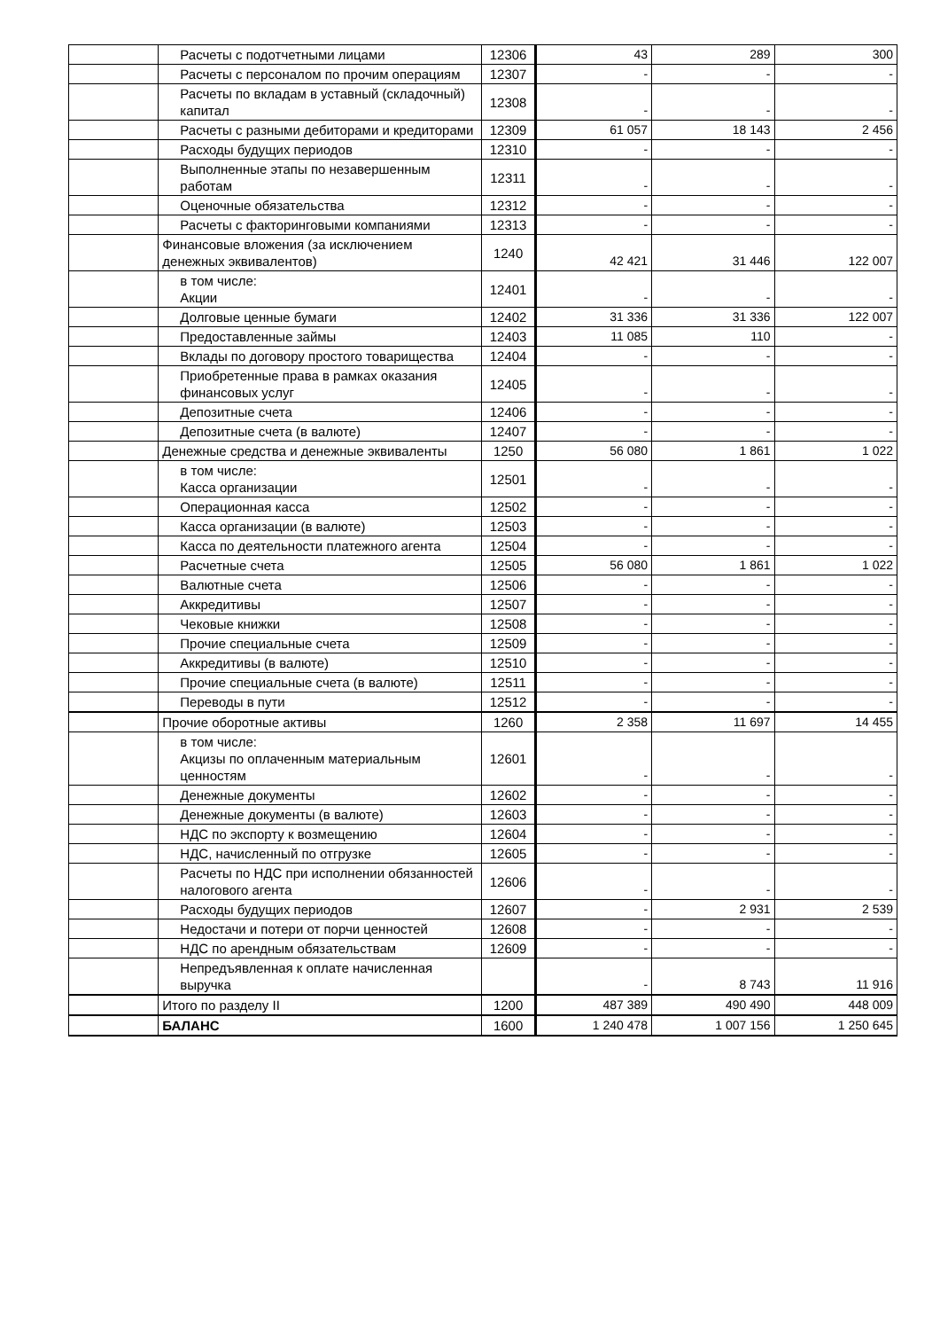| | Расчеты с подотчетными лицами | 12306 | 43 | 289 | 300 |
| | Расчеты с персоналом по прочим операциям | 12307 | - | - | - |
| | Расчеты по вкладам в уставный (складочный) капитал | 12308 | - | - | - |
| | Расчеты с разными дебиторами и кредиторами | 12309 | 61 057 | 18 143 | 2 456 |
| | Расходы будущих периодов | 12310 | - | - | - |
| | Выполненные этапы по незавершенным работам | 12311 | - | - | - |
| | Оценочные обязательства | 12312 | - | - | - |
| | Расчеты с факторинговыми компаниями | 12313 | - | - | - |
| | Финансовые вложения (за исключением денежных эквивалентов) | 1240 | 42 421 | 31 446 | 122 007 |
| | в том числе: Акции | 12401 | - | - | - |
| | Долговые ценные бумаги | 12402 | 31 336 | 31 336 | 122 007 |
| | Предоставленные займы | 12403 | 11 085 | 110 | - |
| | Вклады по договору простого товарищества | 12404 | - | - | - |
| | Приобретенные права в рамках оказания финансовых услуг | 12405 | - | - | - |
| | Депозитные счета | 12406 | - | - | - |
| | Депозитные счета (в валюте) | 12407 | - | - | - |
| | Денежные средства и денежные эквиваленты | 1250 | 56 080 | 1 861 | 1 022 |
| | в том числе: Касса организации | 12501 | - | - | - |
| | Операционная касса | 12502 | - | - | - |
| | Касса организации (в валюте) | 12503 | - | - | - |
| | Касса по деятельности платежного агента | 12504 | - | - | - |
| | Расчетные счета | 12505 | 56 080 | 1 861 | 1 022 |
| | Валютные счета | 12506 | - | - | - |
| | Аккредитивы | 12507 | - | - | - |
| | Чековые книжки | 12508 | - | - | - |
| | Прочие специальные счета | 12509 | - | - | - |
| | Аккредитивы (в валюте) | 12510 | - | - | - |
| | Прочие специальные счета (в валюте) | 12511 | - | - | - |
| | Переводы в пути | 12512 | - | - | - |
| | Прочие оборотные активы | 1260 | 2 358 | 11 697 | 14 455 |
| | в том числе: Акцизы по оплаченным материальным ценностям | 12601 | - | - | - |
| | Денежные документы | 12602 | - | - | - |
| | Денежные документы (в валюте) | 12603 | - | - | - |
| | НДС по экспорту к возмещению | 12604 | - | - | - |
| | НДС, начисленный по отгрузке | 12605 | - | - | - |
| | Расчеты по НДС при исполнении обязанностей налогового агента | 12606 | - | - | - |
| | Расходы будущих периодов | 12607 | - | 2 931 | 2 539 |
| | Недостачи и потери от порчи ценностей | 12608 | - | - | - |
| | НДС по арендным обязательствам | 12609 | - | - | - |
| | Непредъявленная к оплате начисленная выручка | | - | 8 743 | 11 916 |
| | Итого по разделу II | 1200 | 487 389 | 490 490 | 448 009 |
| | БАЛАНС | 1600 | 1 240 478 | 1 007 156 | 1 250 645 |